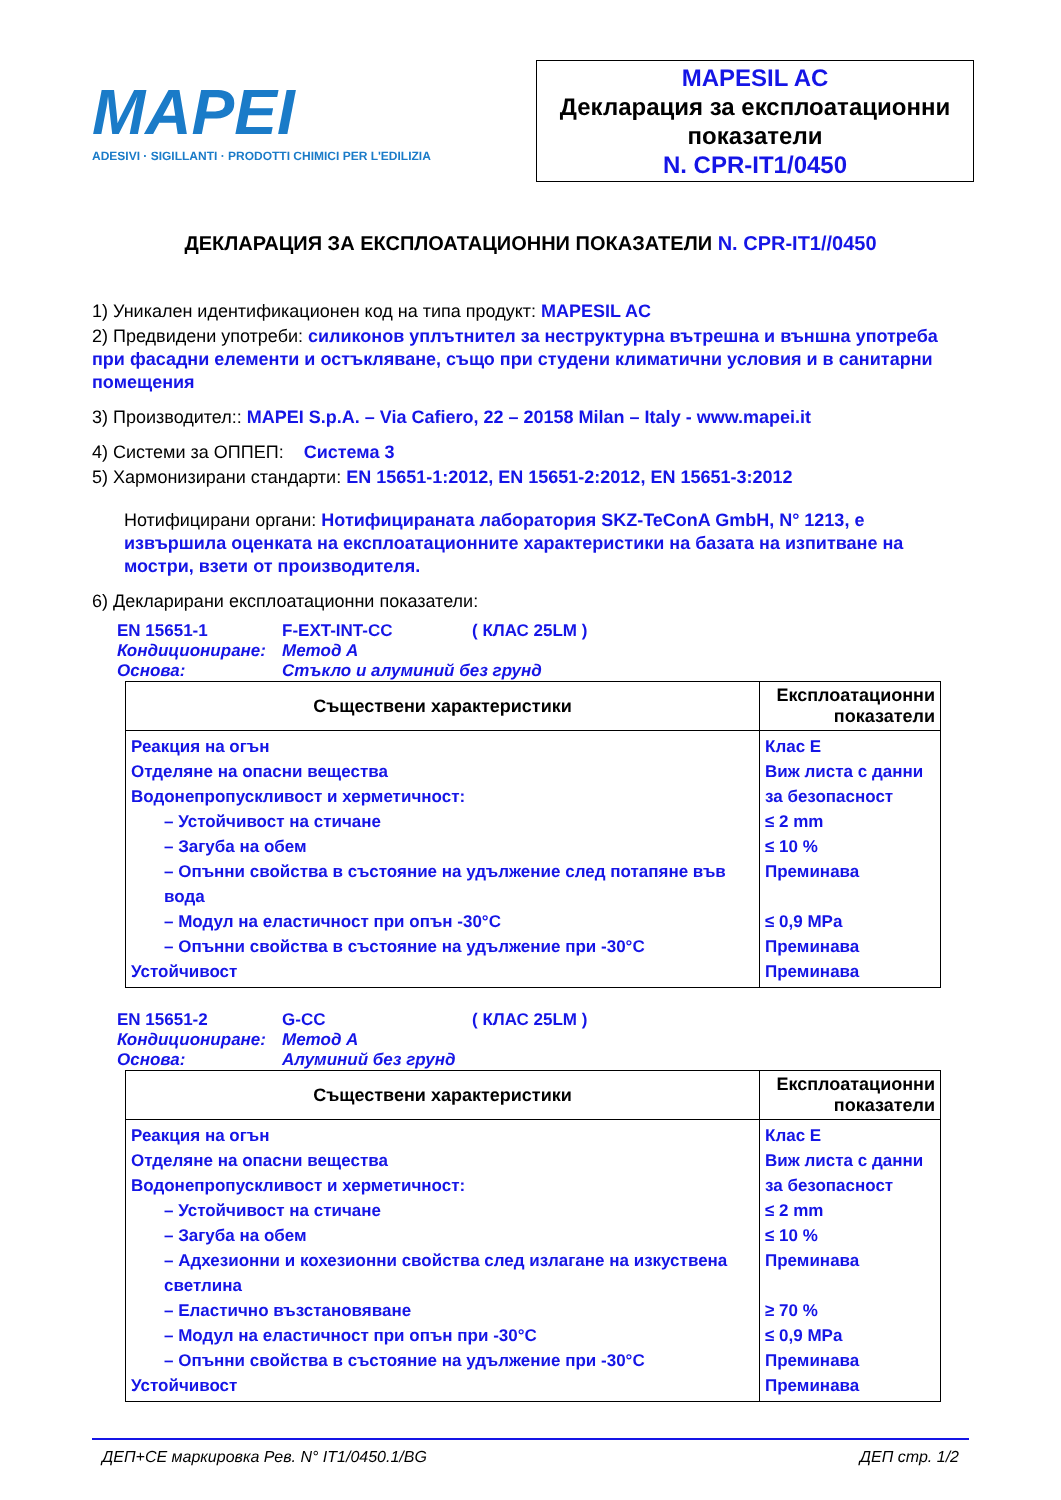MAPEI
ADESIVI · SIGILLANTI · PRODOTTI CHIMICI PER L'EDILIZIA
MAPESIL AC
Декларация за експлоатационни показатели
N. CPR-IT1/0450
ДЕКЛАРАЦИЯ ЗА ЕКСПЛОАТАЦИОННИ ПОКАЗАТЕЛИ N. CPR-IT1//0450
1) Уникален идентификационен код на типа продукт: MAPESIL AC
2) Предвидени употреби: силиконов уплътнител за неструктурна вътрешна и външна употреба при фасадни елементи и остъкляване, също при студени климатични условия и в санитарни помещения
3) Производител:: MAPEI S.p.A. – Via Cafiero, 22 – 20158 Milan – Italy - www.mapei.it
4) Системи за ОППЕП: Система 3
5) Хармонизирани стандарти: EN 15651-1:2012, EN 15651-2:2012, EN 15651-3:2012
Нотифицирани органи: Нотифицираната лаборатория SKZ-TeConA GmbH, N° 1213, е извършила оценката на експлоатационните характеристики на базата на изпитване на мостри, взети от производителя.
6) Декларирани експлоатационни показатели:
EN 15651-1 F-EXT-INT-CC ( КЛАС 25LM )
Кондициониране: Метод А
Основа: Стъкло и алуминий без грунд
| Съществени характеристики | Експлоатационни показатели |
| --- | --- |
| Реакция на огън Отделяне на опасни вещества Водонепропускливост и херметичност: – Устойчивост на стичане – Загуба на обем – Опънни свойства в състояние на удължение след потапяне във вода – Модул на еластичност при опън -30°C – Опънни свойства в състояние на удължение при -30°C Устойчивост | Клас Е Виж листа с данни за безопасност ≤ 2 mm ≤ 10 % Преминава ≤ 0,9 MPa Преминава Преминава |
EN 15651-2 G-CC ( КЛАС 25LM )
Кондициониране: Метод А
Основа: Алуминий без грунд
| Съществени характеристики | Експлоатационни показатели |
| --- | --- |
| Реакция на огън Отделяне на опасни вещества Водонепропускливост и херметичност: – Устойчивост на стичане – Загуба на обем – Адхезионни и кохезионни свойства след излагане на изкуствена светлина – Еластично възстановяване – Модул на еластичност при опън при -30°C – Опънни свойства в състояние на удължение при -30°C Устойчивост | Клас Е Виж листа с данни за безопасност ≤ 2 mm ≤ 10 % Преминава ≥ 70 % ≤ 0,9 MPa Преминава Преминава |
ДЕП+CE маркировка Рев. N° IT1/0450.1/BG ДЕП стр. 1/2